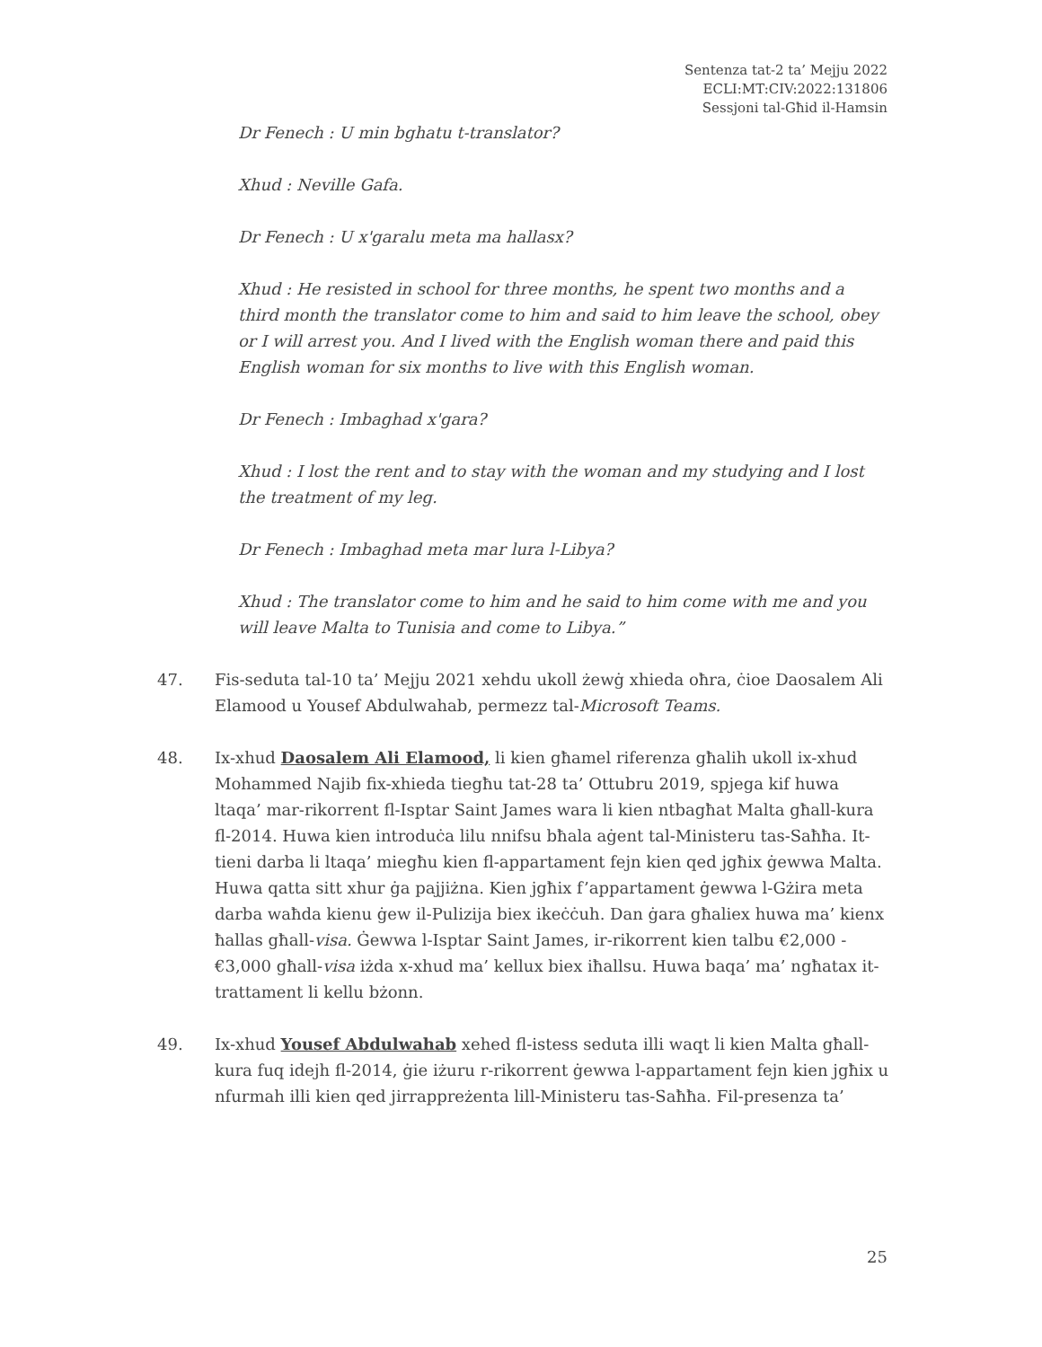Sentenza tat-2 ta’ Mejju 2022
ECLI:MT:CIV:2022:131806
Sessjoni tal-Għid il-Hamsin
Dr Fenech : U min bghatu t-translator?
Xhud : Neville Gafa.
Dr Fenech : U x'garalu meta ma hallasx?
Xhud : He resisted in school for three months, he spent two months and a third month the translator come to him and said to him leave the school, obey or I will arrest you. And I lived with the English woman there and paid this English woman for six months to live with this English woman.
Dr Fenech : Imbaghad x'gara?
Xhud : I lost the rent and to stay with the woman and my studying and I lost the treatment of my leg.
Dr Fenech : Imbaghad meta mar lura l-Libya?
Xhud : The translator come to him and he said to him come with me and you will leave Malta to Tunisia and come to Libya.”
47. Fis-seduta tal-10 ta’ Mejju 2021 xehdu ukoll żewġ xhieda oħra, ċioe Daosalem Ali Elamood u Yousef Abdulwahab, permezz tal-Microsoft Teams.
48. Ix-xhud Daosalem Ali Elamood, li kien għamel riferenza għalih ukoll ix-xhud Mohammed Najib fix-xhieda tiegħu tat-28 ta’ Ottubru 2019, spjega kif huwa ltaqa’ mar-rikorrent fl-Isptar Saint James wara li kien ntbagħat Malta għall-kura fl-2014. Huwa kien introduċa lilu nnifsu bħala aġent tal-Ministeru tas-Saħħa. It-tieni darba li ltaqa’ miegħu kien fl-appartament fejn kien qed jgħix ġewwa Malta. Huwa qatta sitt xhur ġa pajjiżna. Kien jgħix f’appartament ġewwa l-Gżira meta darba waħda kienu ġew il-Pulizija biex ikeċċuh. Dan ġara għaliex huwa ma’ kienx ħallas għall-visa. Ġewwa l-Isptar Saint James, ir-rikorrent kien talbu €2,000 - €3,000 għall-visa iżda x-xhud ma’ kellux biex iħallsu. Huwa baqa’ ma’ ngħatax it-trattament li kellu bżonn.
49. Ix-xhud Yousef Abdulwahab xehed fl-istess seduta illi waqt li kien Malta għall-kura fuq idejh fl-2014, ġie iżuru r-rikorrent ġewwa l-appartament fejn kien jgħix u nfurmah illi kien qed jirrappreżenta lill-Ministeru tas-Saħħa. Fil-presenza ta’
25